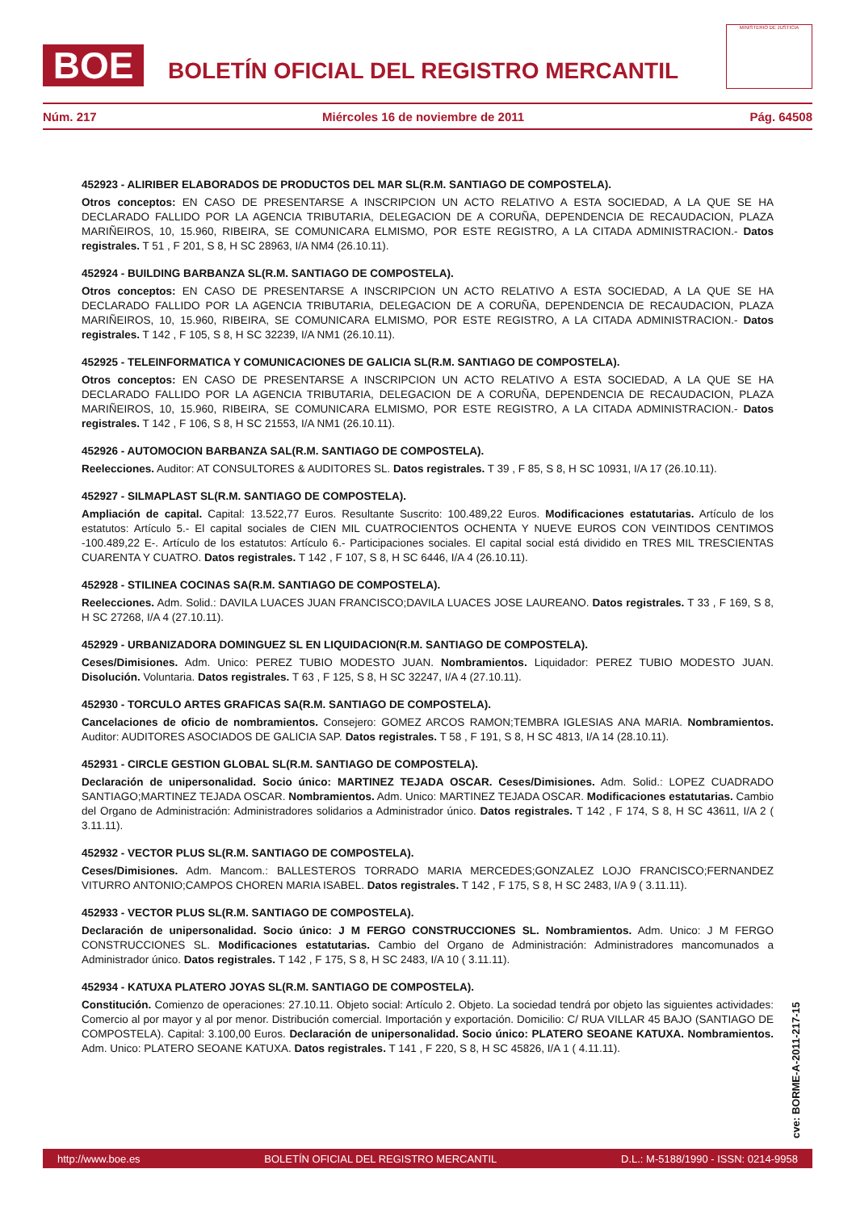BOE
BOLETÍN OFICIAL DEL REGISTRO MERCANTIL
MINISTERIO DE JUSTICIA
Núm. 217 Miércoles 16 de noviembre de 2011 Pág. 64508
452923 - ALIRIBER ELABORADOS DE PRODUCTOS DEL MAR SL(R.M. SANTIAGO DE COMPOSTELA).
Otros conceptos: EN CASO DE PRESENTARSE A INSCRIPCION UN ACTO RELATIVO A ESTA SOCIEDAD, A LA QUE SE HA DECLARADO FALLIDO POR LA AGENCIA TRIBUTARIA, DELEGACION DE A CORUÑA, DEPENDENCIA DE RECAUDACION, PLAZA MARIÑEIROS, 10, 15.960, RIBEIRA, SE COMUNICARA ELMISMO, POR ESTE REGISTRO, A LA CITADA ADMINISTRACION.- Datos registrales. T 51 , F 201, S 8, H SC 28963, I/A NM4 (26.10.11).
452924 - BUILDING BARBANZA SL(R.M. SANTIAGO DE COMPOSTELA).
Otros conceptos: EN CASO DE PRESENTARSE A INSCRIPCION UN ACTO RELATIVO A ESTA SOCIEDAD, A LA QUE SE HA DECLARADO FALLIDO POR LA AGENCIA TRIBUTARIA, DELEGACION DE A CORUÑA, DEPENDENCIA DE RECAUDACION, PLAZA MARIÑEIROS, 10, 15.960, RIBEIRA, SE COMUNICARA ELMISMO, POR ESTE REGISTRO, A LA CITADA ADMINISTRACION.- Datos registrales. T 142 , F 105, S 8, H SC 32239, I/A NM1 (26.10.11).
452925 - TELEINFORMATICA Y COMUNICACIONES DE GALICIA SL(R.M. SANTIAGO DE COMPOSTELA).
Otros conceptos: EN CASO DE PRESENTARSE A INSCRIPCION UN ACTO RELATIVO A ESTA SOCIEDAD, A LA QUE SE HA DECLARADO FALLIDO POR LA AGENCIA TRIBUTARIA, DELEGACION DE A CORUÑA, DEPENDENCIA DE RECAUDACION, PLAZA MARIÑEIROS, 10, 15.960, RIBEIRA, SE COMUNICARA ELMISMO, POR ESTE REGISTRO, A LA CITADA ADMINISTRACION.- Datos registrales. T 142 , F 106, S 8, H SC 21553, I/A NM1 (26.10.11).
452926 - AUTOMOCION BARBANZA SAL(R.M. SANTIAGO DE COMPOSTELA).
Reelecciones. Auditor: AT CONSULTORES & AUDITORES SL. Datos registrales. T 39 , F 85, S 8, H SC 10931, I/A 17 (26.10.11).
452927 - SILMAPLAST SL(R.M. SANTIAGO DE COMPOSTELA).
Ampliación de capital. Capital: 13.522,77 Euros. Resultante Suscrito: 100.489,22 Euros. Modificaciones estatutarias. Artículo de los estatutos: Artículo 5.- El capital sociales de CIEN MIL CUATROCIENTOS OCHENTA Y NUEVE EUROS CON VEINTIDOS CENTIMOS -100.489,22 E-. Artículo de los estatutos: Artículo 6.- Participaciones sociales. El capital social está dividido en TRES MIL TRESCIENTAS CUARENTA Y CUATRO. Datos registrales. T 142 , F 107, S 8, H SC 6446, I/A 4 (26.10.11).
452928 - STILINEA COCINAS SA(R.M. SANTIAGO DE COMPOSTELA).
Reelecciones. Adm. Solid.: DAVILA LUACES JUAN FRANCISCO;DAVILA LUACES JOSE LAUREANO. Datos registrales. T 33 , F 169, S 8, H SC 27268, I/A 4 (27.10.11).
452929 - URBANIZADORA DOMINGUEZ SL EN LIQUIDACION(R.M. SANTIAGO DE COMPOSTELA).
Ceses/Dimisiones. Adm. Unico: PEREZ TUBIO MODESTO JUAN. Nombramientos. Liquidador: PEREZ TUBIO MODESTO JUAN. Disolución. Voluntaria. Datos registrales. T 63 , F 125, S 8, H SC 32247, I/A 4 (27.10.11).
452930 - TORCULO ARTES GRAFICAS SA(R.M. SANTIAGO DE COMPOSTELA).
Cancelaciones de oficio de nombramientos. Consejero: GOMEZ ARCOS RAMON;TEMBRA IGLESIAS ANA MARIA. Nombramientos. Auditor: AUDITORES ASOCIADOS DE GALICIA SAP. Datos registrales. T 58 , F 191, S 8, H SC 4813, I/A 14 (28.10.11).
452931 - CIRCLE GESTION GLOBAL SL(R.M. SANTIAGO DE COMPOSTELA).
Declaración de unipersonalidad. Socio único: MARTINEZ TEJADA OSCAR. Ceses/Dimisiones. Adm. Solid.: LOPEZ CUADRADO SANTIAGO;MARTINEZ TEJADA OSCAR. Nombramientos. Adm. Unico: MARTINEZ TEJADA OSCAR. Modificaciones estatutarias. Cambio del Organo de Administración: Administradores solidarios a Administrador único. Datos registrales. T 142 , F 174, S 8, H SC 43611, I/A 2 ( 3.11.11).
452932 - VECTOR PLUS SL(R.M. SANTIAGO DE COMPOSTELA).
Ceses/Dimisiones. Adm. Mancom.: BALLESTEROS TORRADO MARIA MERCEDES;GONZALEZ LOJO FRANCISCO;FERNANDEZ VITURRO ANTONIO;CAMPOS CHOREN MARIA ISABEL. Datos registrales. T 142 , F 175, S 8, H SC 2483, I/A 9 ( 3.11.11).
452933 - VECTOR PLUS SL(R.M. SANTIAGO DE COMPOSTELA).
Declaración de unipersonalidad. Socio único: J M FERGO CONSTRUCCIONES SL. Nombramientos. Adm. Unico: J M FERGO CONSTRUCCIONES SL. Modificaciones estatutarias. Cambio del Organo de Administración: Administradores mancomunados a Administrador único. Datos registrales. T 142 , F 175, S 8, H SC 2483, I/A 10 ( 3.11.11).
452934 - KATUXA PLATERO JOYAS SL(R.M. SANTIAGO DE COMPOSTELA).
Constitución. Comienzo de operaciones: 27.10.11. Objeto social: Artículo 2. Objeto. La sociedad tendrá por objeto las siguientes actividades: Comercio al por mayor y al por menor. Distribución comercial. Importación y exportación. Domicilio: C/ RUA VILLAR 45 BAJO (SANTIAGO DE COMPOSTELA). Capital: 3.100,00 Euros. Declaración de unipersonalidad. Socio único: PLATERO SEOANE KATUXA. Nombramientos. Adm. Unico: PLATERO SEOANE KATUXA. Datos registrales. T 141 , F 220, S 8, H SC 45826, I/A 1 ( 4.11.11).
cve: BORME-A-2011-217-15
http://www.boe.es BOLETÍN OFICIAL DEL REGISTRO MERCANTIL D.L.: M-5188/1990 - ISSN: 0214-9958